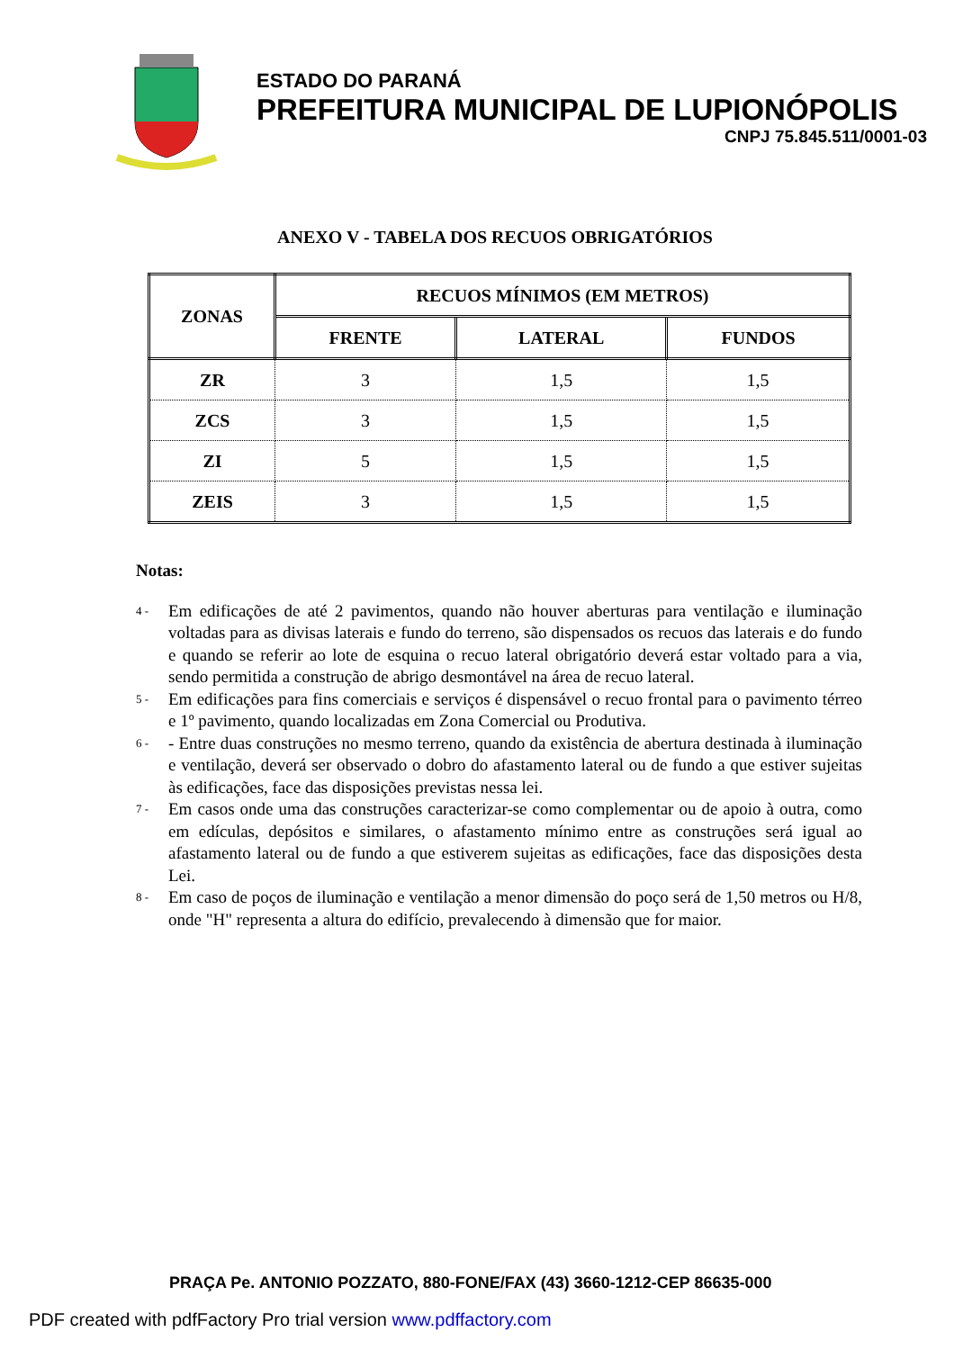ESTADO DO PARANÁ
PREFEITURA MUNICIPAL DE LUPIONÓPOLIS
CNPJ 75.845.511/0001-03
ANEXO V - TABELA DOS RECUOS OBRIGATÓRIOS
| ZONAS | RECUOS MÍNIMOS (EM METROS) | | |
| --- | --- | --- | --- |
| | FRENTE | LATERAL | FUNDOS |
| ZR | 3 | 1,5 | 1,5 |
| ZCS | 3 | 1,5 | 1,5 |
| ZI | 5 | 1,5 | 1,5 |
| ZEIS | 3 | 1,5 | 1,5 |
Notas:
4 -
Em edificações de até 2 pavimentos, quando não houver aberturas para ventilação e iluminação voltadas para as divisas laterais e fundo do terreno, são dispensados os recuos das laterais e do fundo e quando se referir ao lote de esquina o recuo lateral obrigatório deverá estar voltado para a via, sendo permitida a construção de abrigo desmontável na área de recuo lateral.
5 -
Em edificações para fins comerciais e serviços é dispensável o recuo frontal para o pavimento térreo e 1º pavimento, quando localizadas em Zona Comercial ou Produtiva.
6 -
- Entre duas construções no mesmo terreno, quando da existência de abertura destinada à iluminação e ventilação, deverá ser observado o dobro do afastamento lateral ou de fundo a que estiver sujeitas às edificações, face das disposições previstas nessa lei.
7 -
Em casos onde uma das construções caracterizar-se como complementar ou de apoio à outra, como em edículas, depósitos e similares, o afastamento mínimo entre as construções será igual ao afastamento lateral ou de fundo a que estiverem sujeitas as edificações, face das disposições desta Lei.
8 -
Em caso de poços de iluminação e ventilação a menor dimensão do poço será de 1,50 metros ou H/8, onde "H" representa a altura do edifício, prevalecendo à dimensão que for maior.
PRAÇA Pe. ANTONIO POZZATO, 880-FONE/FAX (43) 3660-1212-CEP 86635-000
PDF created with pdfFactory Pro trial version www.pdffactory.com